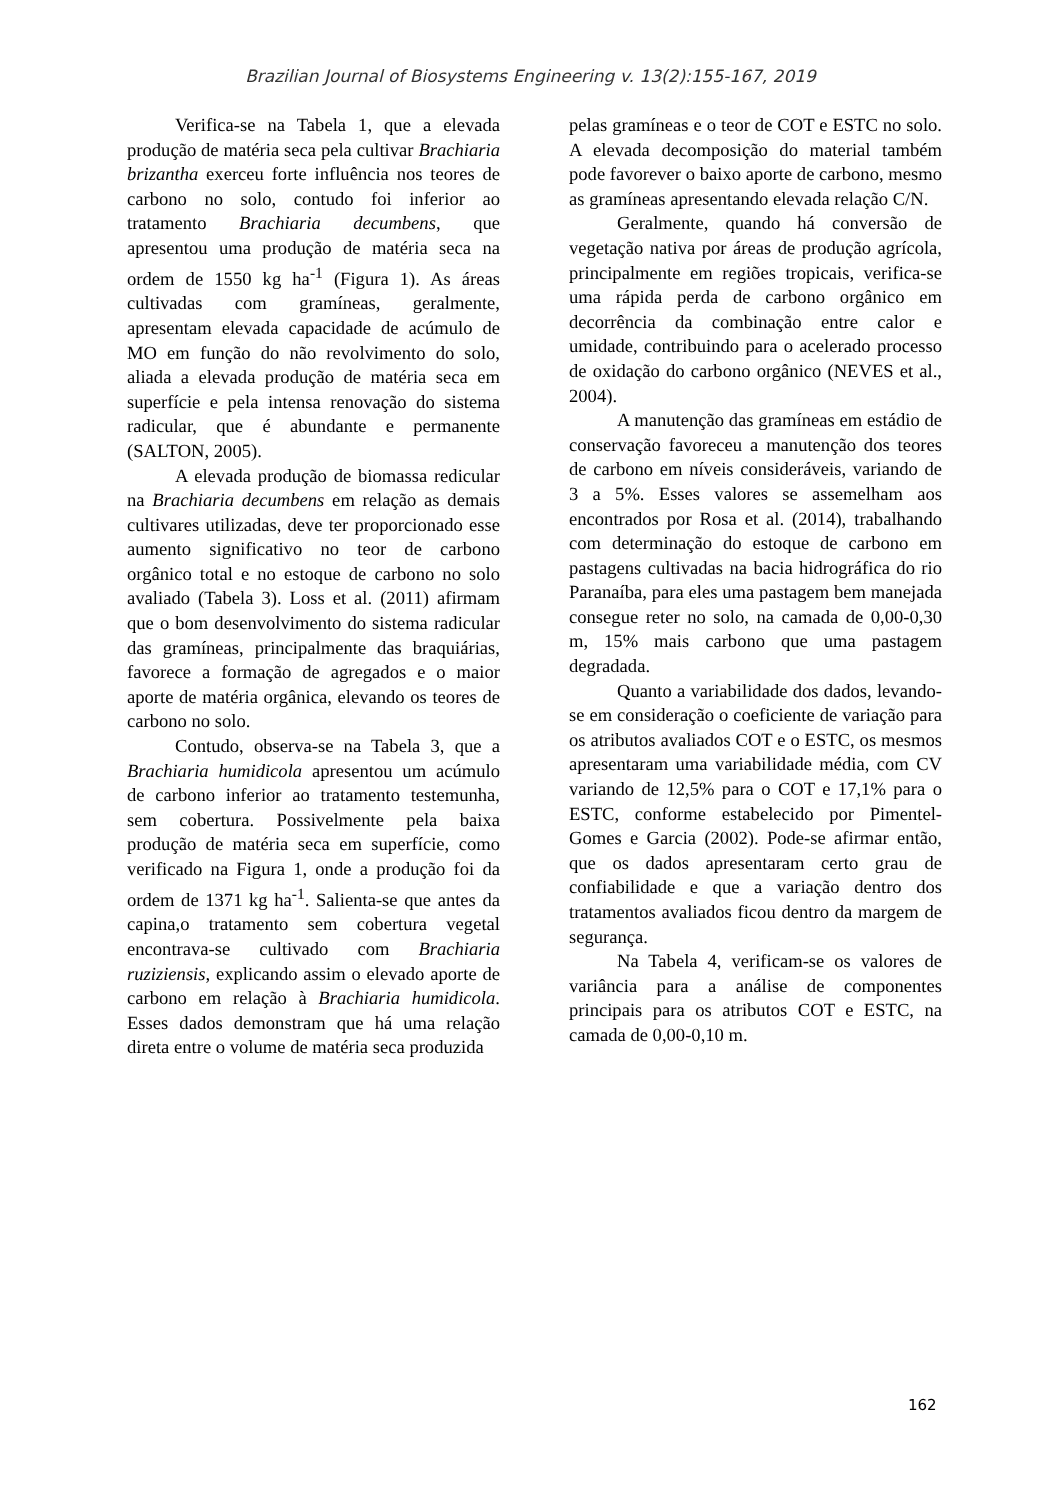Brazilian Journal of Biosystems Engineering v. 13(2):155-167, 2019
Verifica-se na Tabela 1, que a elevada produção de matéria seca pela cultivar Brachiaria brizantha exerceu forte influência nos teores de carbono no solo, contudo foi inferior ao tratamento Brachiaria decumbens, que apresentou uma produção de matéria seca na ordem de 1550 kg ha<sup>-1</sup> (Figura 1). As áreas cultivadas com gramíneas, geralmente, apresentam elevada capacidade de acúmulo de MO em função do não revolvimento do solo, aliada a elevada produção de matéria seca em superfície e pela intensa renovação do sistema radicular, que é abundante e permanente (SALTON, 2005).
A elevada produção de biomassa redicular na Brachiaria decumbens em relação as demais cultivares utilizadas, deve ter proporcionado esse aumento significativo no teor de carbono orgânico total e no estoque de carbono no solo avaliado (Tabela 3). Loss et al. (2011) afirmam que o bom desenvolvimento do sistema radicular das gramíneas, principalmente das braquiárias, favorece a formação de agregados e o maior aporte de matéria orgânica, elevando os teores de carbono no solo.
Contudo, observa-se na Tabela 3, que a Brachiaria humidicola apresentou um acúmulo de carbono inferior ao tratamento testemunha, sem cobertura. Possivelmente pela baixa produção de matéria seca em superfície, como verificado na Figura 1, onde a produção foi da ordem de 1371 kg ha<sup>-1</sup>. Salienta-se que antes da capina,o tratamento sem cobertura vegetal encontrava-se cultivado com Brachiaria ruziziensis, explicando assim o elevado aporte de carbono em relação à Brachiaria humidicola. Esses dados demonstram que há uma relação direta entre o volume de matéria seca produzida
pelas gramíneas e o teor de COT e ESTC no solo. A elevada decomposição do material também pode favorever o baixo aporte de carbono, mesmo as gramíneas apresentando elevada relação C/N.
Geralmente, quando há conversão de vegetação nativa por áreas de produção agrícola, principalmente em regiões tropicais, verifica-se uma rápida perda de carbono orgânico em decorrência da combinação entre calor e umidade, contribuindo para o acelerado processo de oxidação do carbono orgânico (NEVES et al., 2004).
A manutenção das gramíneas em estádio de conservação favoreceu a manutenção dos teores de carbono em níveis consideráveis, variando de 3 a 5%. Esses valores se assemelham aos encontrados por Rosa et al. (2014), trabalhando com determinação do estoque de carbono em pastagens cultivadas na bacia hidrográfica do rio Paranaíba, para eles uma pastagem bem manejada consegue reter no solo, na camada de 0,00-0,30 m, 15% mais carbono que uma pastagem degradada.
Quanto a variabilidade dos dados, levando-se em consideração o coeficiente de variação para os atributos avaliados COT e o ESTC, os mesmos apresentaram uma variabilidade média, com CV variando de 12,5% para o COT e 17,1% para o ESTC, conforme estabelecido por Pimentel-Gomes e Garcia (2002). Pode-se afirmar então, que os dados apresentaram certo grau de confiabilidade e que a variação dentro dos tratamentos avaliados ficou dentro da margem de segurança.
Na Tabela 4, verificam-se os valores de variância para a análise de componentes principais para os atributos COT e ESTC, na camada de 0,00-0,10 m.
162